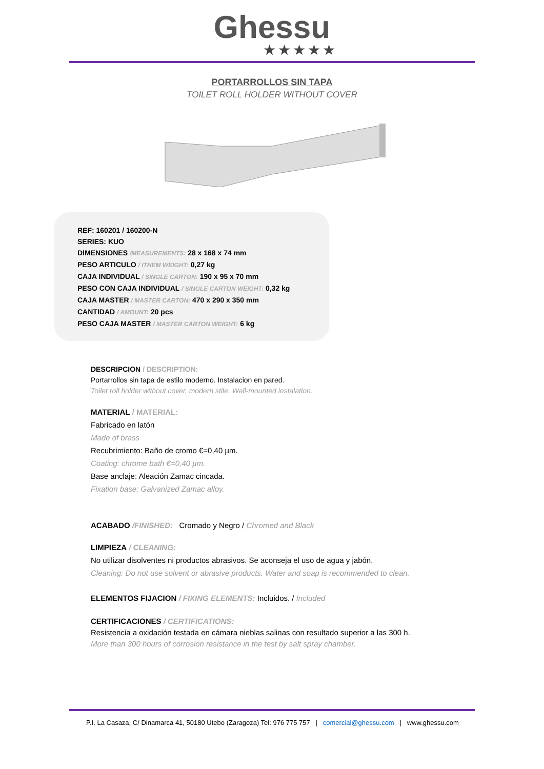Ghessu
★★★★★
PORTARROLLOS SIN TAPA
TOILET ROLL HOLDER WITHOUT COVER
REF: 160201 / 160200-N
SERIES: KUO
DIMENSIONES /MEASUREMENTS: 28 x 168 x 74 mm
PESO ARTICULO / ITHEM WEIGHT: 0,27 kg
CAJA INDIVIDUAL / SINGLE CARTON: 190 x 95 x 70 mm
PESO CON CAJA INDIVIDUAL / SINGLE CARTON WEIGHT: 0,32 kg
CAJA MASTER / MASTER CARTON: 470 x 290 x 350 mm
CANTIDAD / AMOUNT: 20 pcs
PESO CAJA MASTER / MASTER CARTON WEIGHT: 6 kg
DESCRIPCION / DESCRIPTION:
Portarrollos sin tapa de estilo moderno. Instalacion en pared.
Toilet roll holder without cover, modern stile. Wall-mounted instalation.
MATERIAL / MATERIAL:
Fabricado en latón
Made of brass
Recubrimiento: Baño de cromo €=0,40 µm.
Coating: chrome bath €=0,40 µm.
Base anclaje: Aleación Zamac cincada.
Fixation base: Galvanized Zamac alloy.
ACABADO /FINISHED: Cromado y Negro / Chromed and Black
LIMPIEZA / CLEANING:
No utilizar disolventes ni productos abrasivos. Se aconseja el uso de agua y jabón.
Cleaning: Do not use solvent or abrasive products. Water and soap is recommended to clean.
ELEMENTOS FIJACION / FIXING ELEMENTS: Incluidos. / Included
CERTIFICACIONES / CERTIFICATIONS:
Resistencia a oxidación testada en cámara nieblas salinas con resultado superior a las 300 h.
More than 300 hours of corrosion resistance in the test by salt spray chamber.
P.I. La Casaza, C/ Dinamarca 41, 50180 Utebo (Zaragoza) Tel: 976 775 757 | comercial@ghessu.com | www.ghessu.com